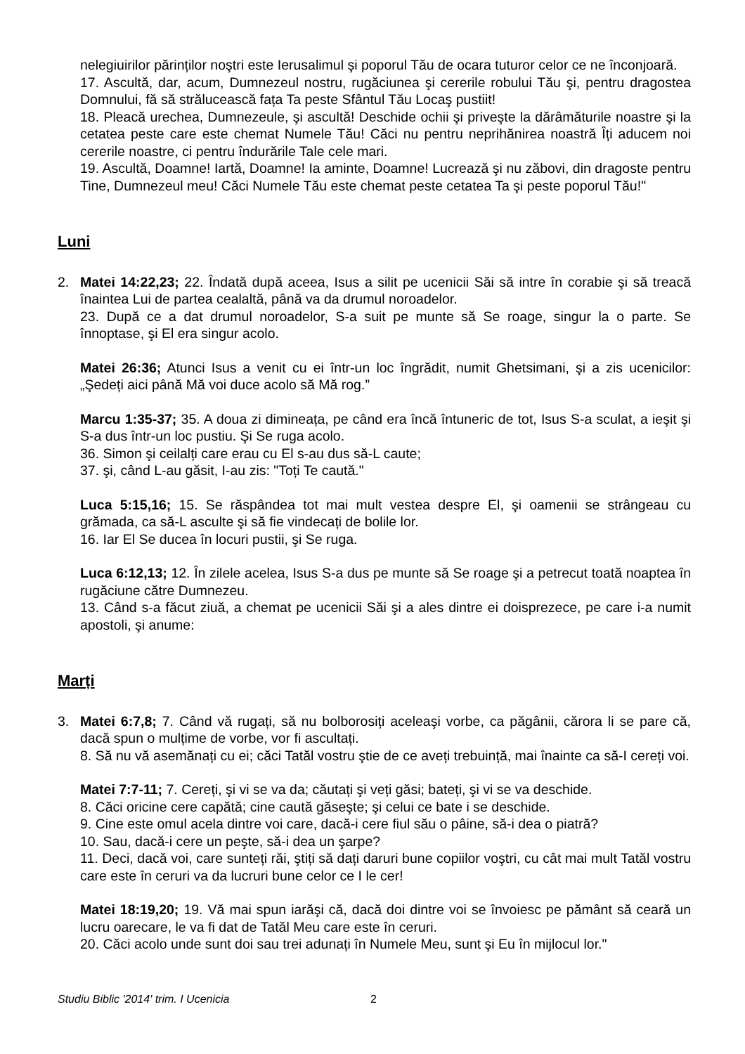nelegiuirilor părinților noştri este Ierusalimul şi poporul Tău de ocara tuturor celor ce ne înconjoară.
17. Ascultă, dar, acum, Dumnezeul nostru, rugăciunea şi cererile robului Tău şi, pentru dragostea Domnului, fă să strălucească fața Ta peste Sfântul Tău Locaş pustiit!
18. Pleacă urechea, Dumnezeule, şi ascultă! Deschide ochii şi priveşte la dărâmăturile noastre şi la cetatea peste care este chemat Numele Tău! Căci nu pentru neprihănirea noastră Îți aducem noi cererile noastre, ci pentru îndurările Tale cele mari.
19. Ascultă, Doamne! Iartă, Doamne! Ia aminte, Doamne! Lucrează şi nu zăbovi, din dragoste pentru Tine, Dumnezeul meu! Căci Numele Tău este chemat peste cetatea Ta şi peste poporul Tău!"
Luni
2. Matei 14:22,23; 22. Îndată după aceea, Isus a silit pe ucenicii Săi să intre în corabie şi să treacă înaintea Lui de partea cealaltă, până va da drumul noroadelor.
23. După ce a dat drumul noroadelor, S-a suit pe munte să Se roage, singur la o parte. Se înnoptase, şi El era singur acolo.
Matei 26:36; Atunci Isus a venit cu ei într-un loc îngrădit, numit Ghetsimani, şi a zis ucenicilor: „Şedeți aici până Mă voi duce acolo să Mă rog.”
Marcu 1:35-37; 35. A doua zi dimineața, pe când era încă întuneric de tot, Isus S-a sculat, a ieşit şi S-a dus într-un loc pustiu. Şi Se ruga acolo.
36. Simon şi ceilalți care erau cu El s-au dus să-L caute;
37. şi, când L-au găsit, I-au zis: "Toți Te caută."
Luca 5:15,16; 15. Se răspândea tot mai mult vestea despre El, şi oamenii se strângeau cu grămada, ca să-L asculte şi să fie vindecați de bolile lor.
16. Iar El Se ducea în locuri pustii, şi Se ruga.
Luca 6:12,13; 12. În zilele acelea, Isus S-a dus pe munte să Se roage şi a petrecut toată noaptea în rugăciune către Dumnezeu.
13. Când s-a făcut ziuă, a chemat pe ucenicii Săi şi a ales dintre ei doisprezece, pe care i-a numit apostoli, şi anume:
Marți
3. Matei 6:7,8; 7. Când vă rugați, să nu bolborosiți aceleaşi vorbe, ca păgânii, cărora li se pare că, dacă spun o mulțime de vorbe, vor fi ascultați.
8. Să nu vă asemănați cu ei; căci Tatăl vostru ştie de ce aveți trebuință, mai înainte ca să-I cereți voi.
Matei 7:7-11; 7. Cereți, şi vi se va da; căutați şi veți găsi; bateți, şi vi se va deschide.
8. Căci oricine cere capătă; cine caută găseşte; şi celui ce bate i se deschide.
9. Cine este omul acela dintre voi care, dacă-i cere fiul său o pâine, să-i dea o piatră?
10. Sau, dacă-i cere un peşte, să-i dea un şarpe?
11. Deci, dacă voi, care sunteți răi, ştiți să dați daruri bune copiilor voştri, cu cât mai mult Tatăl vostru care este în ceruri va da lucruri bune celor ce I le cer!
Matei 18:19,20; 19. Vă mai spun iarăşi că, dacă doi dintre voi se învoiesc pe pământ să ceară un lucru oarecare, le va fi dat de Tatăl Meu care este în ceruri.
20. Căci acolo unde sunt doi sau trei adunați în Numele Meu, sunt şi Eu în mijlocul lor."
Studiu Biblic '2014' trim. I Ucenicia 2